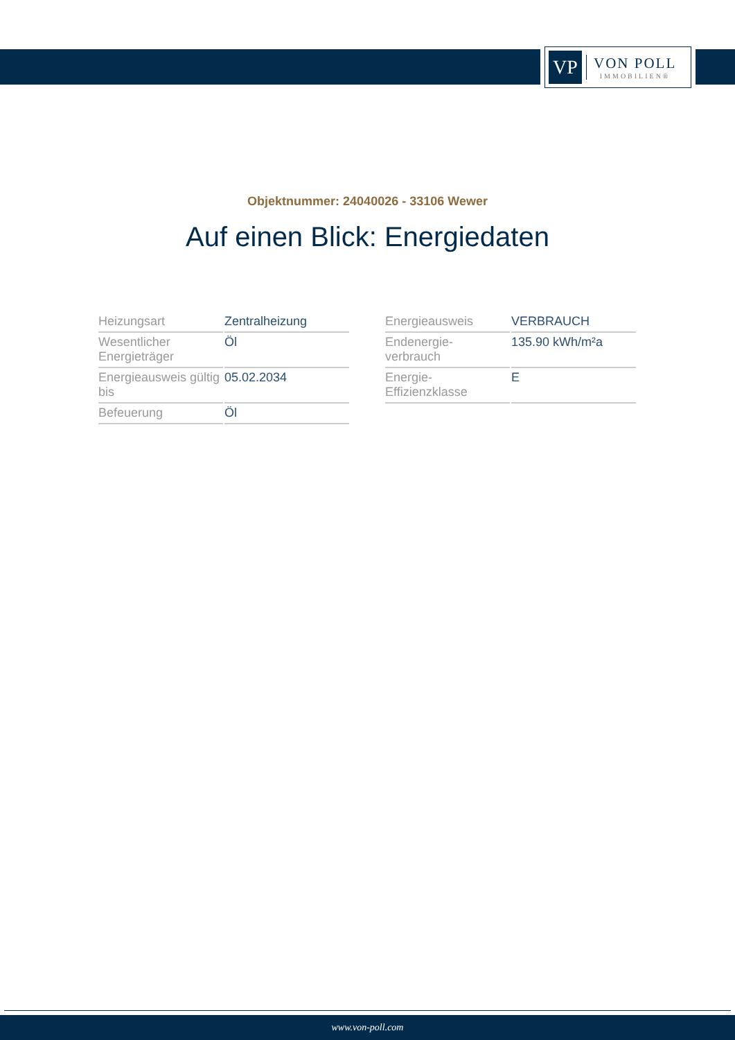VP
VON POLL
IMMOBILIEN®
Objektnummer: 24040026 - 33106 Wewer
Auf einen Blick: Energiedaten
| Heizungsart | Zentralheizung |
| Wesentlicher Energieträger | Öl |
| Energieausweis gültig bis | 05.02.2034 |
| Befeuerung | Öl |
| Energieausweis | VERBRAUCH |
| Endenergie- verbrauch | 135.90 kWh/m²a |
| Energie- Effizienzklasse | E |
www.von-poll.com